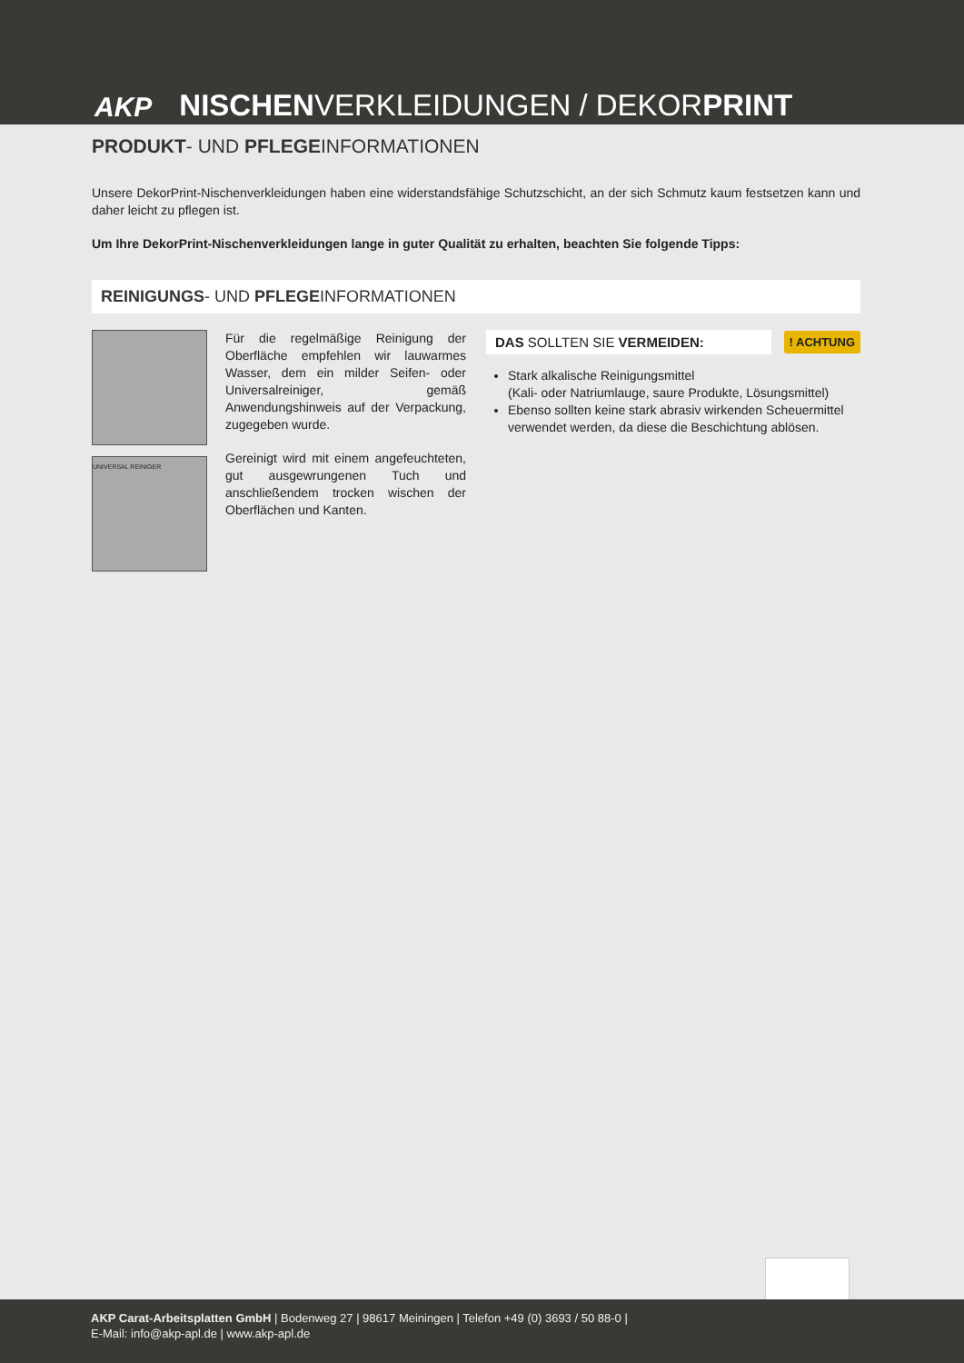AKP
NISCHENVERKLEIDUNGEN / DEKORPRINT
PRODUKT- UND PFLEGEINFORMATIONEN
Unsere DekorPrint-Nischenverkleidungen haben eine widerstandsfähige Schutzschicht, an der sich Schmutz kaum festsetzen kann und daher leicht zu pflegen ist.
Um Ihre DekorPrint-Nischenverkleidungen lange in guter Qualität zu erhalten, beachten Sie folgende Tipps:
REINIGUNGS- UND PFLEGEINFORMATIONEN
UNIVERSAL REINIGER
Für die regelmäßige Reinigung der Oberfläche empfehlen wir lauwarmes Wasser, dem ein milder Seifen- oder Universalreiniger, gemäß Anwendungshinweis auf der Verpackung, zugegeben wurde.
Gereinigt wird mit einem angefeuchteten, gut ausgewrungenen Tuch und anschließendem trocken wischen der Oberflächen und Kanten.
DAS SOLLTEN SIE VERMEIDEN:
! ACHTUNG
Stark alkalische Reinigungsmittel
(Kali- oder Natriumlauge, saure Produkte, Lösungsmittel)
Ebenso sollten keine stark abrasiv wirkenden Scheuermittel verwendet werden, da diese die Beschichtung ablösen.
AKP Carat-Arbeitsplatten GmbH | Bodenweg 27 | 98617 Meiningen | Telefon +49 (0) 3693 / 50 88-0 |
E-Mail: info@akp-apl.de | www.akp-apl.de